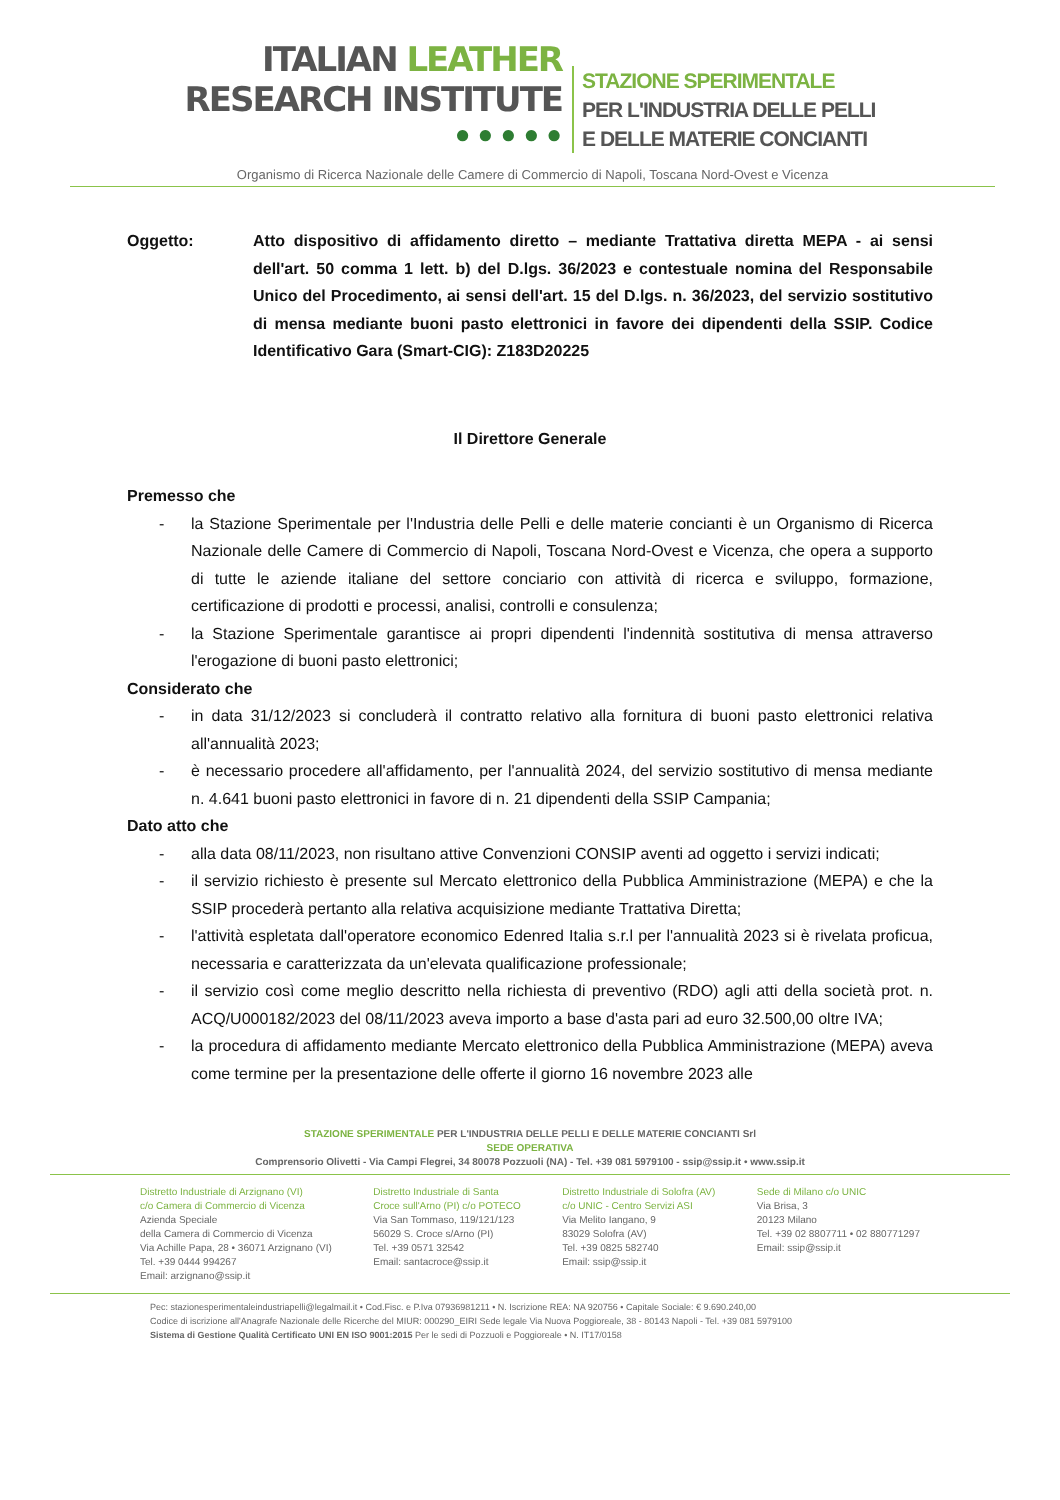ITALIAN LEATHER
RESEARCH INSTITUTE
● ● ● ● ●
STAZIONE SPERIMENTALE
PER L'INDUSTRIA DELLE PELLI
E DELLE MATERIE CONCIANTI
Organismo di Ricerca Nazionale delle Camere di Commercio di Napoli, Toscana Nord-Ovest e Vicenza
Oggetto: Atto dispositivo di affidamento diretto – mediante Trattativa diretta MEPA - ai sensi dell'art. 50 comma 1 lett. b) del D.lgs. 36/2023 e contestuale nomina del Responsabile Unico del Procedimento, ai sensi dell'art. 15 del D.lgs. n. 36/2023, del servizio sostitutivo di mensa mediante buoni pasto elettronici in favore dei dipendenti della SSIP. Codice Identificativo Gara (Smart-CIG): Z183D20225
Il Direttore Generale
Premesso che
- la Stazione Sperimentale per l'Industria delle Pelli e delle materie concianti è un Organismo di Ricerca Nazionale delle Camere di Commercio di Napoli, Toscana Nord-Ovest e Vicenza, che opera a supporto di tutte le aziende italiane del settore conciario con attività di ricerca e sviluppo, formazione, certificazione di prodotti e processi, analisi, controlli e consulenza;
- la Stazione Sperimentale garantisce ai propri dipendenti l'indennità sostitutiva di mensa attraverso l'erogazione di buoni pasto elettronici;
Considerato che
- in data 31/12/2023 si concluderà il contratto relativo alla fornitura di buoni pasto elettronici relativa all'annualità 2023;
- è necessario procedere all'affidamento, per l'annualità 2024, del servizio sostitutivo di mensa mediante n. 4.641 buoni pasto elettronici in favore di n. 21 dipendenti della SSIP Campania;
Dato atto che
- alla data 08/11/2023, non risultano attive Convenzioni CONSIP aventi ad oggetto i servizi indicati;
- il servizio richiesto è presente sul Mercato elettronico della Pubblica Amministrazione (MEPA) e che la SSIP procederà pertanto alla relativa acquisizione mediante Trattativa Diretta;
- l'attività espletata dall'operatore economico Edenred Italia s.r.l per l'annualità 2023 si è rivelata proficua, necessaria e caratterizzata da un'elevata qualificazione professionale;
- il servizio così come meglio descritto nella richiesta di preventivo (RDO) agli atti della società prot. n. ACQ/U000182/2023 del 08/11/2023 aveva importo a base d'asta pari ad euro 32.500,00 oltre IVA;
- la procedura di affidamento mediante Mercato elettronico della Pubblica Amministrazione (MEPA) aveva come termine per la presentazione delle offerte il giorno 16 novembre 2023 alle
STAZIONE SPERIMENTALE PER L'INDUSTRIA DELLE PELLI E DELLE MATERIE CONCIANTI Srl
SEDE OPERATIVA
Comprensorio Olivetti - Via Campi Flegrei, 34 80078 Pozzuoli (NA) - Tel. +39 081 5979100 - ssip@ssip.it • www.ssip.it
Distretto Industriale di Arzignano (VI)
c/o Camera di Commercio di Vicenza
Azienda Speciale
della Camera di Commercio di Vicenza
Via Achille Papa, 28 • 36071 Arzignano (VI)
Tel. +39 0444 994267
Email: arzignano@ssip.it
Distretto Industriale di Santa
Croce sull'Arno (PI) c/o POTECO
Via San Tommaso, 119/121/123
56029 S. Croce s/Arno (PI)
Tel. +39 0571 32542
Email: santacroce@ssip.it
Distretto Industriale di Solofra (AV)
c/o UNIC - Centro Servizi ASI
Via Melito Iangano, 9
83029 Solofra (AV)
Tel. +39 0825 582740
Email: ssip@ssip.it
Sede di Milano c/o UNIC
Via Brisa, 3
20123 Milano
Tel. +39 02 8807711 • 02 880771297
Email: ssip@ssip.it
Pec: stazionesperimentaleindustriapelli@legalmail.it • Cod.Fisc. e P.Iva 07936981211 • N. Iscrizione REA: NA 920756 • Capitale Sociale: € 9.690.240,00
Codice di iscrizione all'Anagrafe Nazionale delle Ricerche del MIUR: 000290_EIRI Sede legale Via Nuova Poggioreale, 38 - 80143 Napoli - Tel. +39 081 5979100
Sistema di Gestione Qualità Certificato UNI EN ISO 9001:2015 Per le sedi di Pozzuoli e Poggioreale • N. IT17/0158